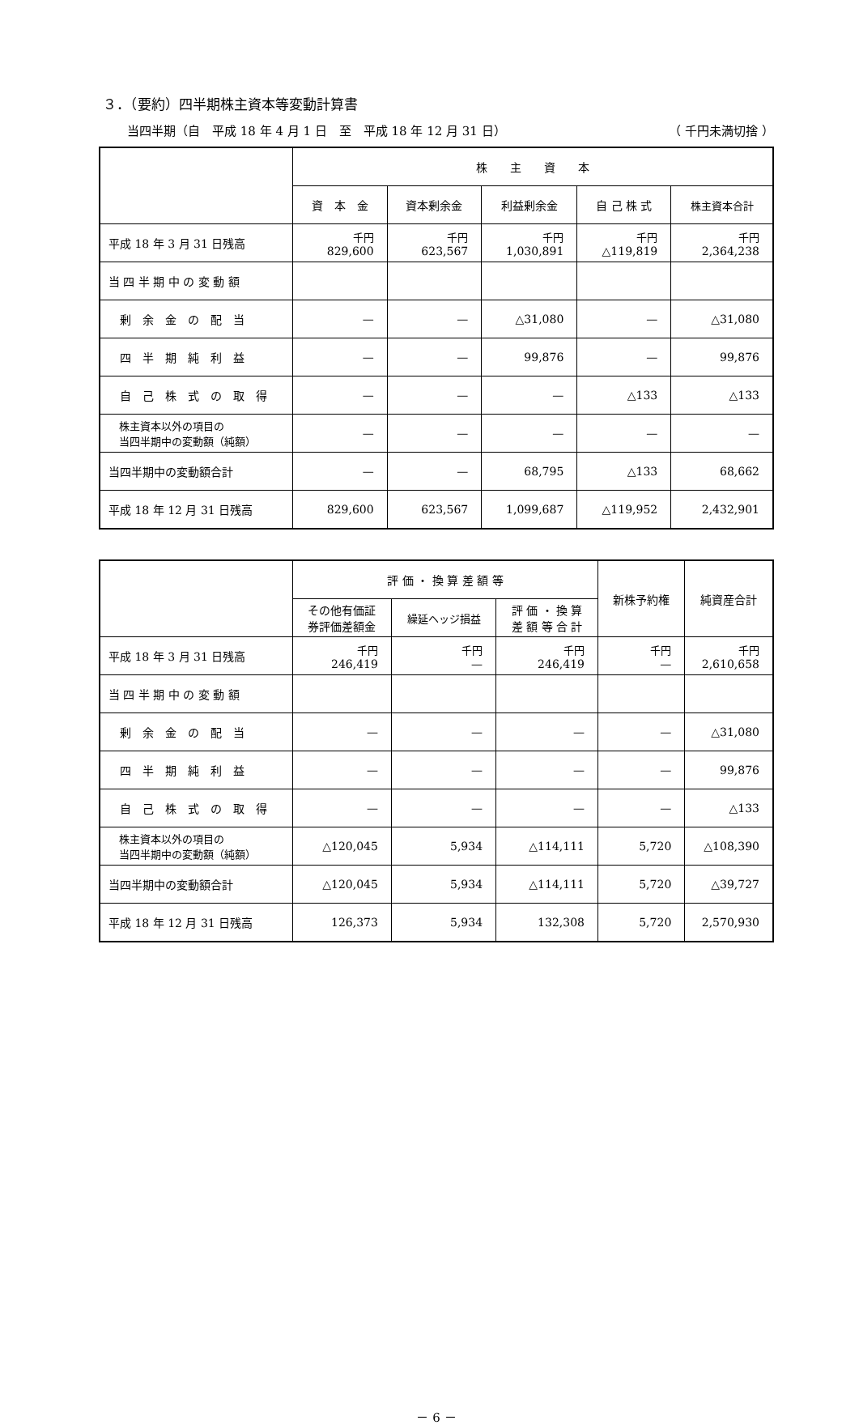３．（要約）四半期株主資本等変動計算書
当四半期（自　平成 18 年 4 月 1 日　至　平成 18 年 12 月 31 日） （ 千円未満切捨 ）
| | 株 主 資 本 | | | | |
| --- | --- | --- | --- | --- | --- |
| | 資 本 金 | 資本剰余金 | 利益剰余金 | 自 己 株 式 | 株主資本合計 |
| 平成 18 年 3 月 31 日残高 | 千円 829,600 | 千円 623,567 | 千円 1,030,891 | 千円 △119,819 | 千円 2,364,238 |
| 当 四 半 期 中 の 変 動 額 | | | | | |
| 剰 余 金 の 配 当 | — | — | △31,080 | — | △31,080 |
| 四 半 期 純 利 益 | — | — | 99,876 | — | 99,876 |
| 自 己 株 式 の 取 得 | — | — | — | △133 | △133 |
| 株主資本以外の項目の 当四半期中の変動額（純額） | — | — | — | — | — |
| 当四半期中の変動額合計 | — | — | 68,795 | △133 | 68,662 |
| 平成 18 年 12 月 31 日残高 | 829,600 | 623,567 | 1,099,687 | △119,952 | 2,432,901 |
| | 評 価 ・ 換 算 差 額 等 | | | 新株予約権 | 純資産合計 |
| --- | --- | --- | --- | --- | --- |
| | その他有価証 券評価差額金 | 繰延ヘッジ損益 | 評 価 ・ 換 算 差 額 等 合 計 | | |
| 平成 18 年 3 月 31 日残高 | 千円 246,419 | 千円 — | 千円 246,419 | 千円 — | 千円 2,610,658 |
| 当 四 半 期 中 の 変 動 額 | | | | | |
| 剰 余 金 の 配 当 | — | — | — | — | △31,080 |
| 四 半 期 純 利 益 | — | — | — | — | 99,876 |
| 自 己 株 式 の 取 得 | — | — | — | — | △133 |
| 株主資本以外の項目の 当四半期中の変動額（純額） | △120,045 | 5,934 | △114,111 | 5,720 | △108,390 |
| 当四半期中の変動額合計 | △120,045 | 5,934 | △114,111 | 5,720 | △39,727 |
| 平成 18 年 12 月 31 日残高 | 126,373 | 5,934 | 132,308 | 5,720 | 2,570,930 |
－ 6 －